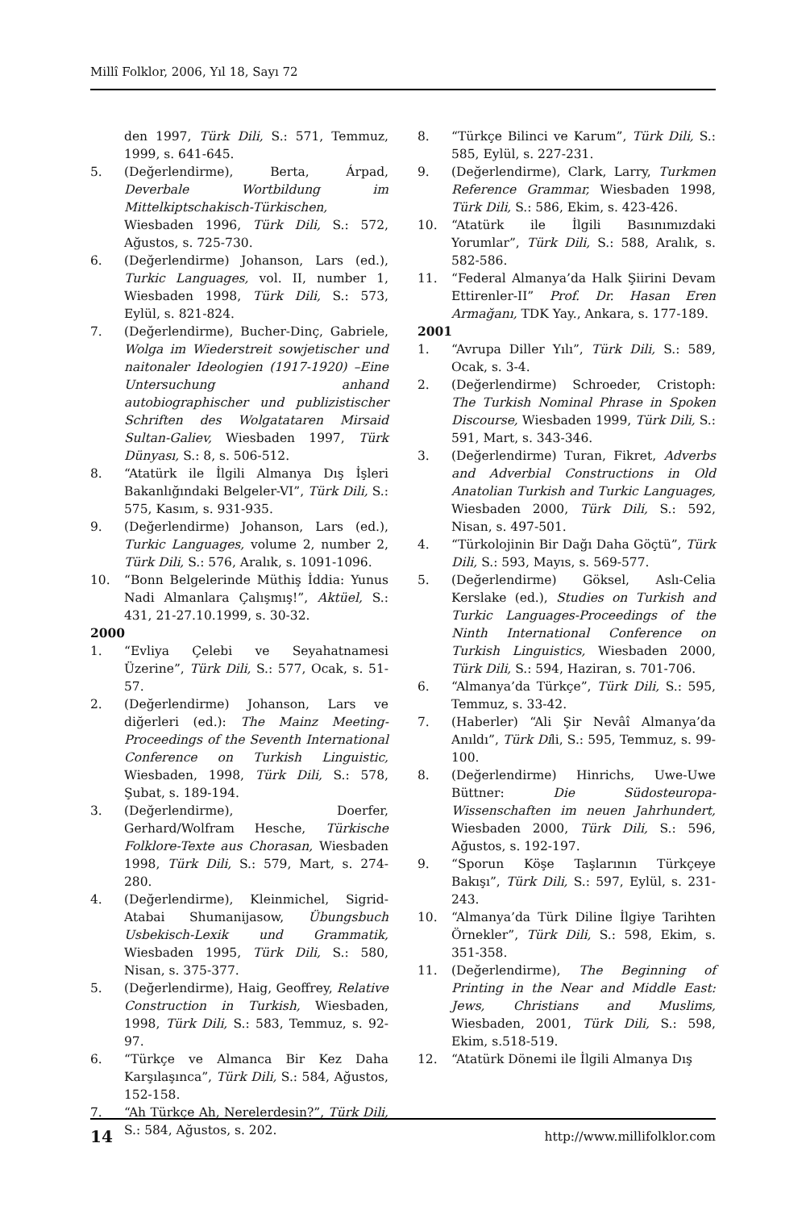Millî Folklor, 2006, Yıl 18, Sayı 72
den 1997, Türk Dili, S.: 571, Temmuz, 1999, s. 641-645.
5. (Değerlendirme), Berta, Árpad, Deverbale Wortbildung im Mittelkiptschakisch-Türkischen, Wiesbaden 1996, Türk Dili, S.: 572, Ağustos, s. 725-730.
6. (Değerlendirme) Johanson, Lars (ed.), Turkic Languages, vol. II, number 1, Wiesbaden 1998, Türk Dili, S.: 573, Eylül, s. 821-824.
7. (Değerlendirme), Bucher-Dinç, Gabriele, Wolga im Wiederstreit sowjetischer und naitonaler Ideologien (1917-1920) –Eine Untersuchung anhand autobiographischer und publizistischer Schriften des Wolgatataren Mirsaid Sultan-Galiev, Wiesbaden 1997, Türk Dünyası, S.: 8, s. 506-512.
8. “Atatürk ile İlgili Almanya Dış İşleri Bakanlığındaki Belgeler-VI”, Türk Dili, S.: 575, Kasım, s. 931-935.
9. (Değerlendirme) Johanson, Lars (ed.), Turkic Languages, volume 2, number 2, Türk Dili, S.: 576, Aralık, s. 1091-1096.
10. “Bonn Belgelerinde Müthiş İddia: Yunus Nadi Almanlara Çalışmış!”, Aktüel, S.: 431, 21-27.10.1999, s. 30-32.
2000
1. “Evliya Çelebi ve Seyahatnamesi Üzerine”, Türk Dili, S.: 577, Ocak, s. 51-57.
2. (Değerlendirme) Johanson, Lars ve diğerleri (ed.): The Mainz Meeting-Proceedings of the Seventh International Conference on Turkish Linguistic, Wiesbaden, 1998, Türk Dili, S.: 578, Şubat, s. 189-194.
3. (Değerlendirme), Doerfer, Gerhard/Wolfram Hesche, Türkische Folklore-Texte aus Chorasan, Wiesbaden 1998, Türk Dili, S.: 579, Mart, s. 274-280.
4. (Değerlendirme), Kleinmichel, Sigrid-Atabai Shumanijasow, Übungsbuch Usbekisch-Lexik und Grammatik, Wiesbaden 1995, Türk Dili, S.: 580, Nisan, s. 375-377.
5. (Değerlendirme), Haig, Geoffrey, Relative Construction in Turkish, Wiesbaden, 1998, Türk Dili, S.: 583, Temmuz, s. 92-97.
6. “Türkçe ve Almanca Bir Kez Daha Karşılaşınca”, Türk Dili, S.: 584, Ağustos, 152-158.
7. “Ah Türkçe Ah, Nerelerdesin?”, Türk Dili, S.: 584, Ağustos, s. 202.
8. “Türkçe Bilinci ve Karum”, Türk Dili, S.: 585, Eylül, s. 227-231.
9. (Değerlendirme), Clark, Larry, Turkmen Reference Grammar, Wiesbaden 1998, Türk Dili, S.: 586, Ekim, s. 423-426.
10. “Atatürk ile İlgili Basınımızdaki Yorumlar”, Türk Dili, S.: 588, Aralık, s. 582-586.
11. “Federal Almanya’da Halk Şiirini Devam Ettirenler-II” Prof. Dr. Hasan Eren Armağanı, TDK Yay., Ankara, s. 177-189.
2001
1. “Avrupa Diller Yılı”, Türk Dili, S.: 589, Ocak, s. 3-4.
2. (Değerlendirme) Schroeder, Cristoph: The Turkish Nominal Phrase in Spoken Discourse, Wiesbaden 1999, Türk Dili, S.: 591, Mart, s. 343-346.
3. (Değerlendirme) Turan, Fikret, Adverbs and Adverbial Constructions in Old Anatolian Turkish and Turkic Languages, Wiesbaden 2000, Türk Dili, S.: 592, Nisan, s. 497-501.
4. “Türkolojinin Bir Dağı Daha Göçtü”, Türk Dili, S.: 593, Mayıs, s. 569-577.
5. (Değerlendirme) Göksel, Aslı-Celia Kerslake (ed.), Studies on Turkish and Turkic Languages-Proceedings of the Ninth International Conference on Turkish Linguistics, Wiesbaden 2000, Türk Dili, S.: 594, Haziran, s. 701-706.
6. “Almanya’da Türkçe”, Türk Dili, S.: 595, Temmuz, s. 33-42.
7. (Haberler) “Ali Şir Nevâî Almanya’da Anıldı”, Türk Dili, S.: 595, Temmuz, s. 99-100.
8. (Değerlendirme) Hinrichs, Uwe-Uwe Büttner: Die Südosteuropa-Wissenschaften im neuen Jahrhundert, Wiesbaden 2000, Türk Dili, S.: 596, Ağustos, s. 192-197.
9. “Sporun Köşe Taşlarının Türkçeye Bakışı”, Türk Dili, S.: 597, Eylül, s. 231-243.
10. “Almanya’da Türk Diline İlgiye Tarihten Örnekler”, Türk Dili, S.: 598, Ekim, s. 351-358.
11. (Değerlendirme), The Beginning of Printing in the Near and Middle East: Jews, Christians and Muslims, Wiesbaden, 2001, Türk Dili, S.: 598, Ekim, s.518-519.
12. “Atatürk Dönemi ile İlgili Almanya Dış
14 http://www.millifolklor.com